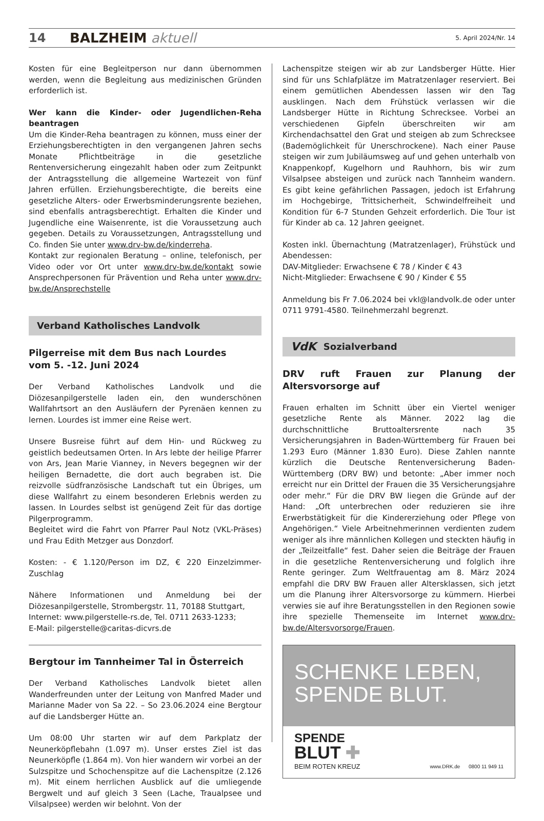14 BALZHEIM aktuell 5. April 2024/Nr. 14
Kosten für eine Begleitperson nur dann übernommen werden, wenn die Begleitung aus medizinischen Gründen erforderlich ist.
Wer kann die Kinder- oder Jugendlichen-Reha beantragen
Um die Kinder-Reha beantragen zu können, muss einer der Erziehungsberechtigten in den vergangenen Jahren sechs Monate Pflichtbeiträge in die gesetzliche Rentenversicherung eingezahlt haben oder zum Zeitpunkt der Antragsstellung die allgemeine Wartezeit von fünf Jahren erfüllen. Erziehungsberechtigte, die bereits eine gesetzliche Alters- oder Erwerbsminderungsrente beziehen, sind ebenfalls antragsberechtigt. Erhalten die Kinder und Jugendliche eine Waisenrente, ist die Voraussetzung auch gegeben. Details zu Voraussetzungen, Antragsstellung und Co. finden Sie unter www.drv-bw.de/kinderreha.
Kontakt zur regionalen Beratung – online, telefonisch, per Video oder vor Ort unter www.drv-bw.de/kontakt sowie Ansprechpersonen für Prävention und Reha unter www.drv-bw.de/Ansprechstelle
Verband Katholisches Landvolk
Pilgerreise mit dem Bus nach Lourdes
vom 5. -12. Juni 2024
Der Verband Katholisches Landvolk und die Diözesanpilgerstelle laden ein, den wunderschönen Wallfahrtsort an den Ausläufern der Pyrenäen kennen zu lernen. Lourdes ist immer eine Reise wert.
Unsere Busreise führt auf dem Hin- und Rückweg zu geistlich bedeutsamen Orten. In Ars lebte der heilige Pfarrer von Ars, Jean Marie Vianney, in Nevers begegnen wir der heiligen Bernadette, die dort auch begraben ist. Die reizvolle südfranzösische Landschaft tut ein Übriges, um diese Wallfahrt zu einem besonderen Erlebnis werden zu lassen. In Lourdes selbst ist genügend Zeit für das dortige Pilgerprogramm.
Begleitet wird die Fahrt von Pfarrer Paul Notz (VKL-Präses) und Frau Edith Metzger aus Donzdorf.
Kosten: - € 1.120/Person im DZ, € 220 Einzelzimmer-Zuschlag
Nähere Informationen und Anmeldung bei der Diözesanpilgerstelle, Strombergstr. 11, 70188 Stuttgart,
Internet: www.pilgerstelle-rs.de, Tel. 0711 2633-1233;
E-Mail: pilgerstelle@caritas-dicvrs.de
Bergtour im Tannheimer Tal in Österreich
Der Verband Katholisches Landvolk bietet allen Wanderfreunden unter der Leitung von Manfred Mader und Marianne Mader von Sa 22. – So 23.06.2024 eine Bergtour auf die Landsberger Hütte an.
Um 08:00 Uhr starten wir auf dem Parkplatz der Neunerköpflebahn (1.097 m). Unser erstes Ziel ist das Neunerköpfle (1.864 m). Von hier wandern wir vorbei an der Sulzspitze und Schochenspitze auf die Lachenspitze (2.126 m). Mit einem herrlichen Ausblick auf die umliegende Bergwelt und auf gleich 3 Seen (Lache, Traualpsee und Vilsalpsee) werden wir belohnt. Von der
Lachenspitze steigen wir ab zur Landsberger Hütte. Hier sind für uns Schlafplätze im Matratzenlager reserviert. Bei einem gemütlichen Abendessen lassen wir den Tag ausklingen. Nach dem Frühstück verlassen wir die Landsberger Hütte in Richtung Schrecksee. Vorbei an verschiedenen Gipfeln überschreiten wir am Kirchendachsattel den Grat und steigen ab zum Schrecksee (Bademöglichkeit für Unerschrockene). Nach einer Pause steigen wir zum Jubiläumsweg auf und gehen unterhalb von Knappenkopf, Kugelhorn und Rauhhorn, bis wir zum Vilsalpsee absteigen und zurück nach Tannheim wandern. Es gibt keine gefährlichen Passagen, jedoch ist Erfahrung im Hochgebirge, Trittsicherheit, Schwindelfreiheit und Kondition für 6-7 Stunden Gehzeit erforderlich. Die Tour ist für Kinder ab ca. 12 Jahren geeignet.
Kosten inkl. Übernachtung (Matratzenlager), Frühstück und Abendessen:
DAV-Mitglieder: Erwachsene € 78 / Kinder € 43
Nicht-Mitglieder: Erwachsene € 90 / Kinder € 55
Anmeldung bis Fr 7.06.2024 bei vkl@landvolk.de oder unter 0711 9791-4580. Teilnehmerzahl begrenzt.
VdK Sozialverband
DRV ruft Frauen zur Planung der Altersvorsorge auf
Frauen erhalten im Schnitt über ein Viertel weniger gesetzliche Rente als Männer. 2022 lag die durchschnittliche Bruttoaltersrente nach 35 Versicherungsjahren in Baden-Württemberg für Frauen bei 1.293 Euro (Männer 1.830 Euro). Diese Zahlen nannte kürzlich die Deutsche Rentenversicherung Baden-Württemberg (DRV BW) und betonte: „Aber immer noch erreicht nur ein Drittel der Frauen die 35 Versicherungsjahre oder mehr.“ Für die DRV BW liegen die Gründe auf der Hand: „Oft unterbrechen oder reduzieren sie ihre Erwerbstätigkeit für die Kindererziehung oder Pflege von Angehörigen.“ Viele Arbeitnehmerinnen verdienten zudem weniger als ihre männlichen Kollegen und steckten häufig in der „Teilzeitfalle“ fest. Daher seien die Beiträge der Frauen in die gesetzliche Rentenversicherung und folglich ihre Rente geringer. Zum Weltfrauentag am 8. März 2024 empfahl die DRV BW Frauen aller Altersklassen, sich jetzt um die Planung ihrer Altersvorsorge zu kümmern. Hierbei verwies sie auf ihre Beratungsstellen in den Regionen sowie ihre spezielle Themenseite im Internet www.drv-bw.de/Altersvorsorge/Frauen.
SCHENKE LEBEN,
SPENDE BLUT.
SPENDE
BLUT ✚
BEIM ROTEN KREUZ
www.DRK.de 0800 11 949 11